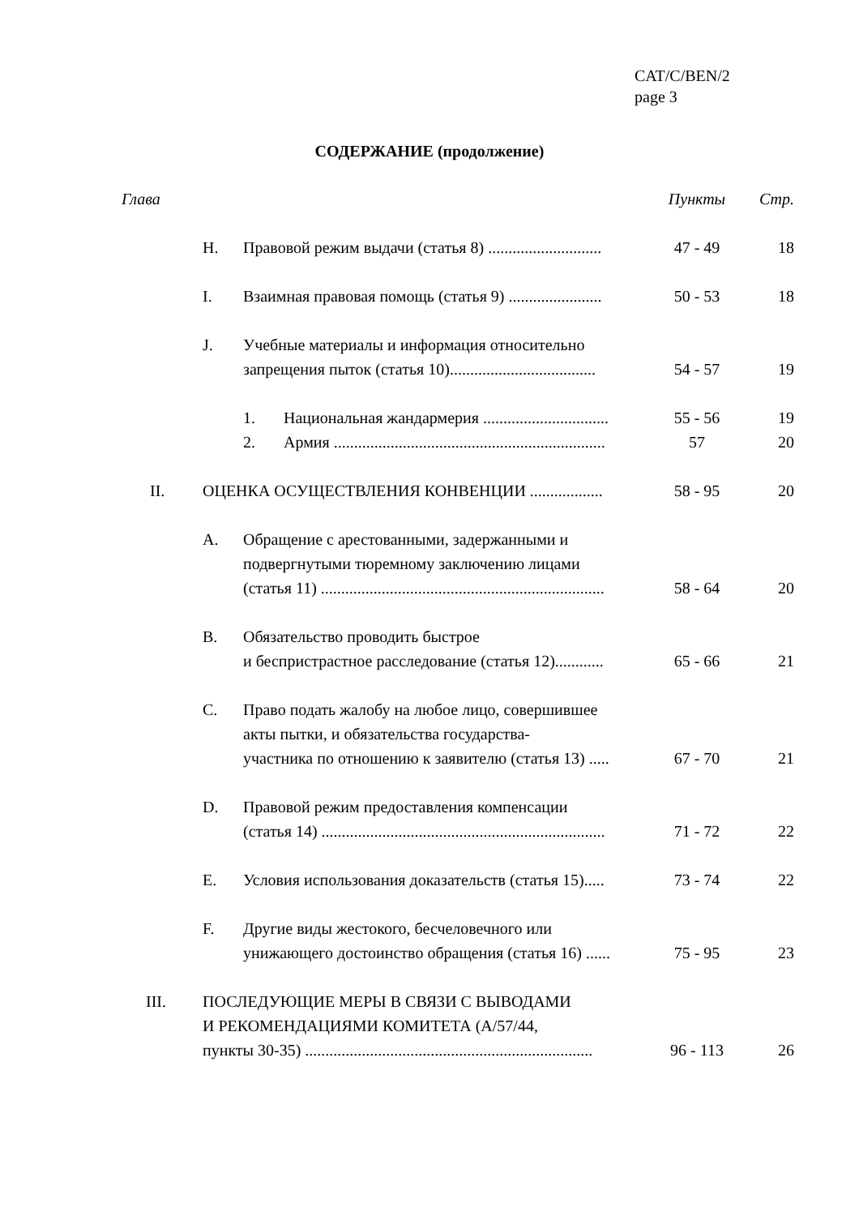CAT/C/BEN/2
page 3
СОДЕРЖАНИЕ (продолжение)
| Глава | | | Пункты | Стр. |
| --- | --- | --- | --- | --- |
| | H. | Правовой режим выдачи (статья 8) ............................ | 47 - 49 | 18 |
| | I. | Взаимная правовая помощь (статья 9) ....................... | 50 - 53 | 18 |
| | J. | Учебные материалы и информация относительно запрещения пыток (статья 10).................................... | 54 - 57 | 19 |
| | | 1. Национальная жандармерия ............................... | 55 - 56 | 19 |
| | | 2. Армия ................................................................... | 57 | 20 |
| II. | ОЦЕНКА ОСУЩЕСТВЛЕНИЯ КОНВЕНЦИИ .................. | | 58 - 95 | 20 |
| | A. | Обращение с арестованными, задержанными и подвергнутыми тюремному заключению лицами (статья 11) ...................................................................... | 58 - 64 | 20 |
| | B. | Обязательство проводить быстрое и беспристрастное расследование (статья 12)............ | 65 - 66 | 21 |
| | C. | Право подать жалобу на любое лицо, совершившее акты пытки, и обязательства государства- участника по отношению к заявителю (статья 13) ..... | 67 - 70 | 21 |
| | D. | Правовой режим предоставления компенсации (статья 14) ...................................................................... | 71 - 72 | 22 |
| | E. | Условия использования доказательств (статья 15)..... | 73 - 74 | 22 |
| | F. | Другие виды жестокого, бесчеловечного или унижающего достоинство обращения (статья 16) ...... | 75 - 95 | 23 |
| III. | ПОСЛЕДУЮЩИЕ МЕРЫ В СВЯЗИ С ВЫВОДАМИ И РЕКОМЕНДАЦИЯМИ КОМИТЕТА (A/57/44, пункты 30-35) ....................................................................... | | 96 - 113 | 26 |